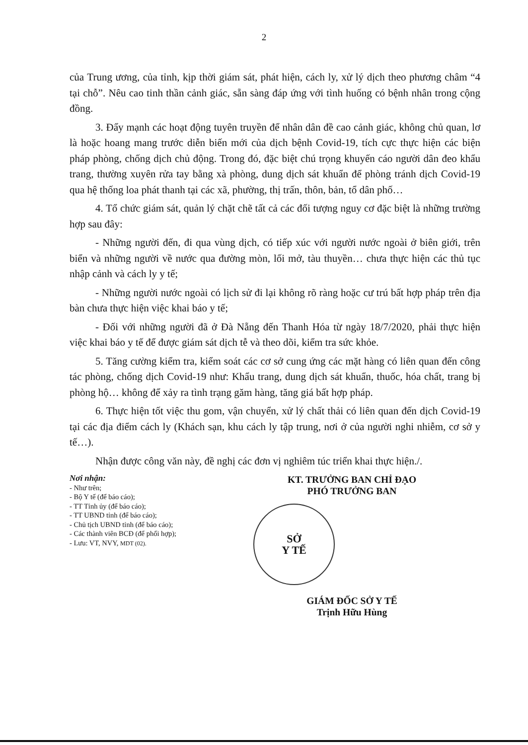2
của Trung ương, của tỉnh, kịp thời giám sát, phát hiện, cách ly, xử lý dịch theo phương châm “4 tại chỗ”. Nêu cao tinh thần cảnh giác, sẵn sàng đáp ứng với tình huống có bệnh nhân trong cộng đồng.
3. Đẩy mạnh các hoạt động tuyên truyền để nhân dân đề cao cảnh giác, không chủ quan, lơ là hoặc hoang mang trước diễn biến mới của dịch bệnh Covid-19, tích cực thực hiện các biện pháp phòng, chống dịch chủ động. Trong đó, đặc biệt chú trọng khuyến cáo người dân đeo khẩu trang, thường xuyên rửa tay bằng xà phòng, dung dịch sát khuẩn để phòng tránh dịch Covid-19 qua hệ thống loa phát thanh tại các xã, phường, thị trấn, thôn, bản, tổ dân phố…
4. Tổ chức giám sát, quản lý chặt chẽ tất cả các đối tượng nguy cơ đặc biệt là những trường hợp sau đây:
- Những người đến, đi qua vùng dịch, có tiếp xúc với người nước ngoài ở biên giới, trên biển và những người về nước qua đường mòn, lối mở, tàu thuyền… chưa thực hiện các thủ tục nhập cảnh và cách ly y tế;
- Những người nước ngoài có lịch sử đi lại không rõ ràng hoặc cư trú bất hợp pháp trên địa bàn chưa thực hiện việc khai báo y tế;
- Đối với những người đã ở Đà Nẵng đến Thanh Hóa từ ngày 18/7/2020, phải thực hiện việc khai báo y tế để được giám sát dịch tễ và theo dõi, kiểm tra sức khỏe.
5. Tăng cường kiểm tra, kiểm soát các cơ sở cung ứng các mặt hàng có liên quan đến công tác phòng, chống dịch Covid-19 như: Khẩu trang, dung dịch sát khuẩn, thuốc, hóa chất, trang bị phòng hộ… không để xảy ra tình trạng găm hàng, tăng giá bất hợp pháp.
6. Thực hiện tốt việc thu gom, vận chuyển, xử lý chất thải có liên quan đến dịch Covid-19 tại các địa điểm cách ly (Khách sạn, khu cách ly tập trung, nơi ở của người nghi nhiễm, cơ sở y tế…).
Nhận được công văn này, đề nghị các đơn vị nghiêm túc triển khai thực hiện./.
Nơi nhận:
- Như trên;
- Bộ Y tế (để báo cáo);
- TT Tỉnh ủy (để báo cáo);
- TT UBND tỉnh (để báo cáo);
- Chủ tịch UBND tỉnh (để báo cáo);
- Các thành viên BCĐ (để phối hợp);
- Lưu: VT, NVY, MDT (02).
KT. TRƯỞNG BAN CHỈ ĐẠO
PHÓ TRƯỞNG BAN
SỞ
Y TẾ
GIÁM ĐỐC SỞ Y TẾ
Trịnh Hữu Hùng